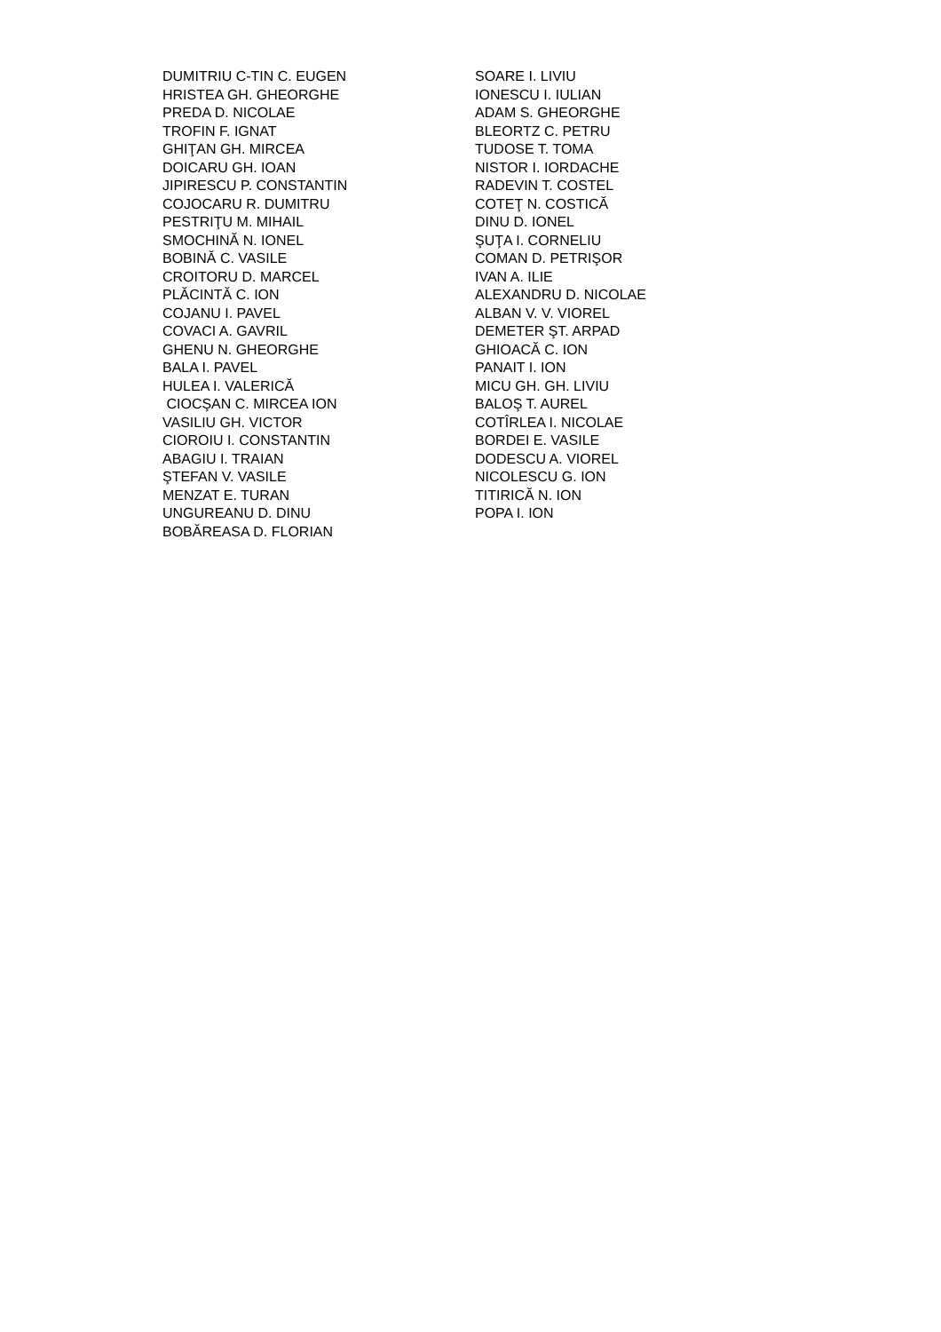DUMITRIU C-TIN C. EUGEN HRISTEA GH. GHEORGHE PREDA D. NICOLAE TROFIN F. IGNAT GHIŢAN GH. MIRCEA DOICARU GH. IOAN JIPIRESCU P. CONSTANTIN COJOCARU R. DUMITRU PESTRIŢU M. MIHAIL SMOCHINĂ N. IONEL BOBINĂ C. VASILE CROITORU D. MARCEL PLĂCINTĂ C. ION COJANU I. PAVEL COVACI A. GAVRIL GHENU N. GHEORGHE BALA I. PAVEL HULEA I. VALERICĂ CIOCŞAN C. MIRCEA ION VASILIU GH. VICTOR CIOROIU I. CONSTANTIN ABAGIU I. TRAIAN ŞTEFAN V. VASILE MENZAT E. TURAN UNGUREANU D. DINU BOBĂREASA D. FLORIAN
SOARE I. LIVIU IONESCU I. IULIAN ADAM S. GHEORGHE BLEORTZ C. PETRU TUDOSE T. TOMA NISTOR I. IORDACHE RADEVIN T. COSTEL COTEŢ N. COSTICĂ DINU D. IONEL ŞUŢA I. CORNELIU COMAN D. PETRIŞOR IVAN A. ILIE ALEXANDRU D. NICOLAE ALBAN V. V. VIOREL DEMETER ŞT. ARPAD GHIOACĂ C. ION PANAIT I. ION MICU GH. GH. LIVIU BALOŞ T. AUREL COTÎRLEA I. NICOLAE BORDEI E. VASILE DODESCU A. VIOREL NICOLESCU G. ION TITIRICĂ N. ION POPA I. ION